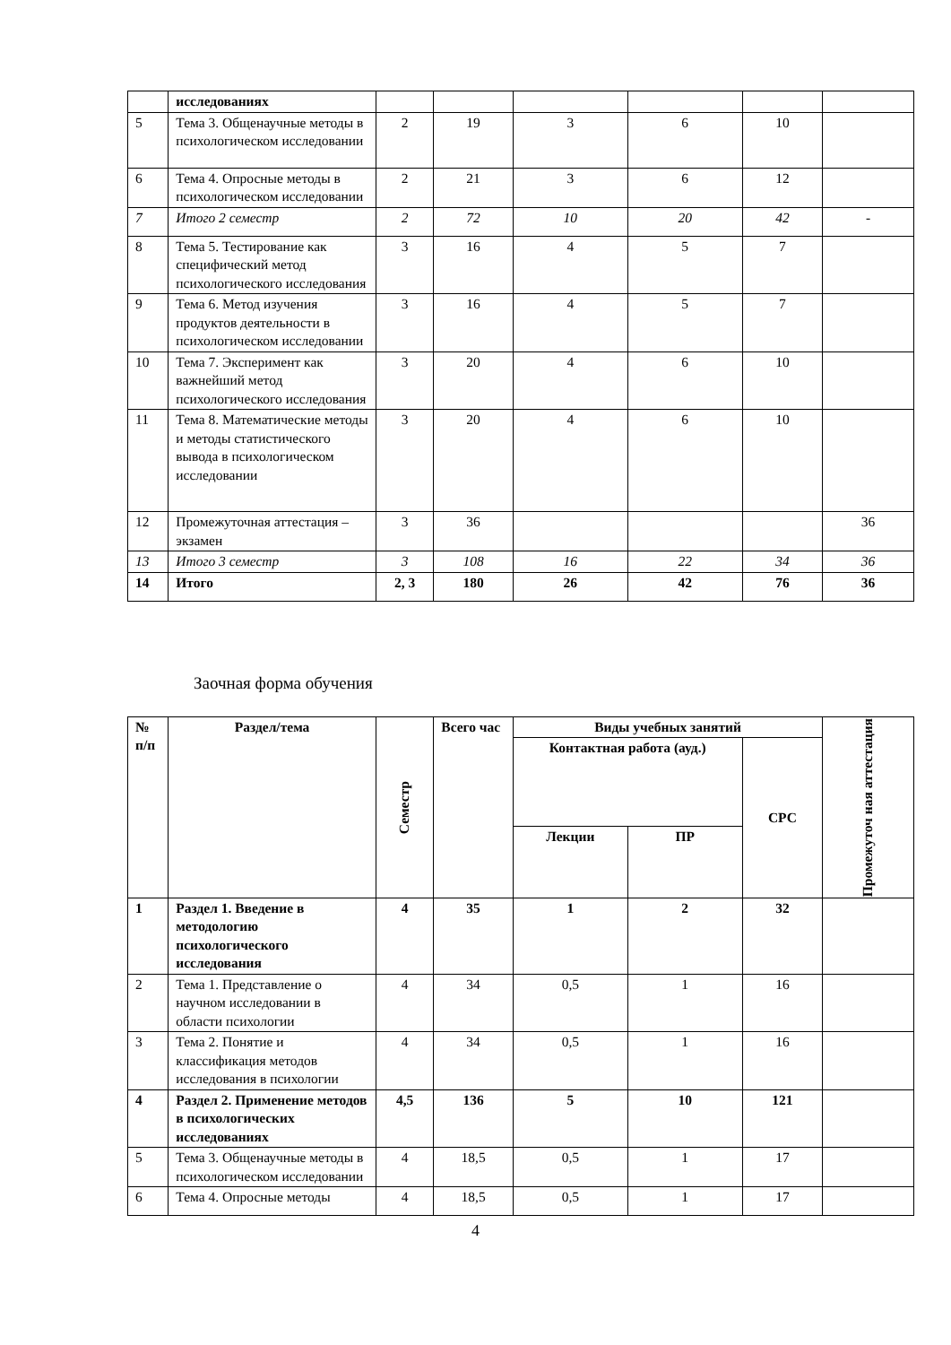| | исследованиях | | | | | | |
| 5 | Тема 3. Общенаучные методы в психологическом исследовании | 2 | 19 | 3 | 6 | 10 | |
| 6 | Тема 4. Опросные методы в психологическом исследовании | 2 | 21 | 3 | 6 | 12 | |
| 7 | Итого 2 семестр | 2 | 72 | 10 | 20 | 42 | - |
| 8 | Тема 5. Тестирование как специфический метод психологического исследования | 3 | 16 | 4 | 5 | 7 | |
| 9 | Тема 6. Метод изучения продуктов деятельности в психологическом исследовании | 3 | 16 | 4 | 5 | 7 | |
| 10 | Тема 7. Эксперимент как важнейший метод психологического исследования | 3 | 20 | 4 | 6 | 10 | |
| 11 | Тема 8. Математические методы и методы статистического вывода в психологическом исследовании | 3 | 20 | 4 | 6 | 10 | |
| 12 | Промежуточная аттестация – экзамен | 3 | 36 | | | | 36 |
| 13 | Итого 3 семестр | 3 | 108 | 16 | 22 | 34 | 36 |
| 14 | Итого | 2, 3 | 180 | 26 | 42 | 76 | 36 |
Заочная форма обучения
| № п/п | Раздел/тема | Семестр | Всего час | Виды учебных занятий | | | Промежуточ ная аттестация |
| --- | --- | --- | --- | --- | --- | --- | --- |
| | | | | Контактная работа (ауд.) | | СРС | |
| | | | | Лекции | ПР | | |
| 1 | Раздел 1. Введение в методологию психологического исследования | 4 | 35 | 1 | 2 | 32 | |
| 2 | Тема 1. Представление о научном исследовании в области психологии | 4 | 34 | 0,5 | 1 | 16 | |
| 3 | Тема 2. Понятие и классификация методов исследования в психологии | 4 | 34 | 0,5 | 1 | 16 | |
| 4 | Раздел 2. Применение методов в психологических исследованиях | 4,5 | 136 | 5 | 10 | 121 | |
| 5 | Тема 3. Общенаучные методы в психологическом исследовании | 4 | 18,5 | 0,5 | 1 | 17 | |
| 6 | Тема 4. Опросные методы | 4 | 18,5 | 0,5 | 1 | 17 | |
4